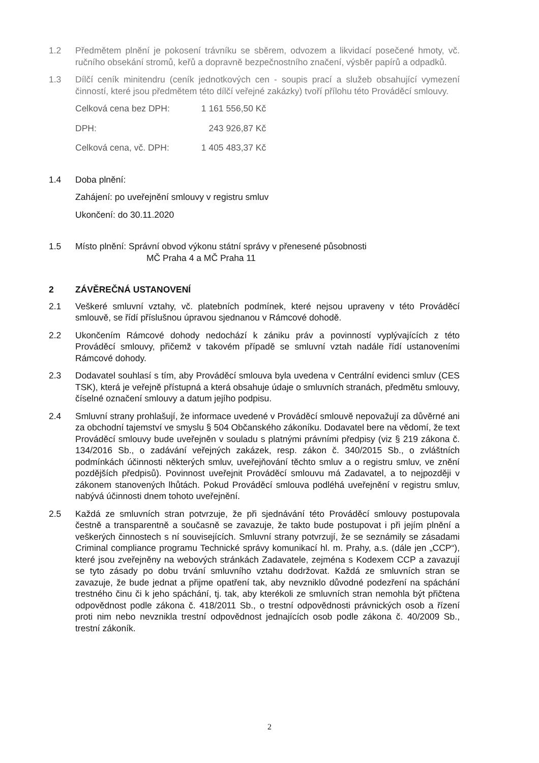1.2 Předmětem plnění je pokosení trávníku se sběrem, odvozem a likvidací posečené hmoty, vč. ručního obsekání stromů, keřů a dopravně bezpečnostního značení, výsběr papírů a odpadků.
1.3 Dílčí ceník minitendru (ceník jednotkových cen - soupis prací a služeb obsahující vymezení činností, které jsou předmětem této dílčí veřejné zakázky) tvoří přílohu této Prováděcí smlouvy.
| Celková cena bez DPH: | 1 161 556,50 | Kč |
| DPH: | 243 926,87 | Kč |
| Celková cena, vč. DPH: | 1 405 483,37 | Kč |
1.4 Doba plnění:
Zahájení: po uveřejnění smlouvy v registru smluv
Ukončení: do 30.11.2020
1.5 Místo plnění: Správní obvod výkonu státní správy v přenesené působnosti
MČ Praha 4 a MČ Praha 11
2 ZÁVĚREČNÁ USTANOVENÍ
2.1 Veškeré smluvní vztahy, vč. platebních podmínek, které nejsou upraveny v této Prováděcí smlouvě, se řídí příslušnou úpravou sjednanou v Rámcové dohodě.
2.2 Ukončením Rámcové dohody nedochází k zániku práv a povinností vyplývajících z této Prováděcí smlouvy, přičemž v takovém případě se smluvní vztah nadále řídí ustanoveními Rámcové dohody.
2.3 Dodavatel souhlasí s tím, aby Prováděcí smlouva byla uvedena v Centrální evidenci smluv (CES TSK), která je veřejně přístupná a která obsahuje údaje o smluvních stranách, předmětu smlouvy, číselné označení smlouvy a datum jejího podpisu.
2.4 Smluvní strany prohlašují, že informace uvedené v Prováděcí smlouvě nepovažují za důvěrné ani za obchodní tajemství ve smyslu § 504 Občanského zákoníku. Dodavatel bere na vědomí, že text Prováděcí smlouvy bude uveřejněn v souladu s platnými právními předpisy (viz § 219 zákona č. 134/2016 Sb., o zadávání veřejných zakázek, resp. zákon č. 340/2015 Sb., o zvláštních podmínkách účinnosti některých smluv, uveřejňování těchto smluv a o registru smluv, ve znění pozdějších předpisů). Povinnost uveřejnit Prováděcí smlouvu má Zadavatel, a to nejpozději v zákonem stanovených lhůtách. Pokud Prováděcí smlouva podléhá uveřejnění v registru smluv, nabývá účinnosti dnem tohoto uveřejnění.
2.5 Každá ze smluvních stran potvrzuje, že při sjednávání této Prováděcí smlouvy postupovala čestně a transparentně a současně se zavazuje, že takto bude postupovat i při jejím plnění a veškerých činnostech s ní souvisejících. Smluvní strany potvrzují, že se seznámily se zásadami Criminal compliance programu Technické správy komunikací hl. m. Prahy, a.s. (dále jen „CCP“), které jsou zveřejněny na webových stránkách Zadavatele, zejména s Kodexem CCP a zavazují se tyto zásady po dobu trvání smluvního vztahu dodržovat. Každá ze smluvních stran se zavazuje, že bude jednat a přijme opatření tak, aby nevzniklo důvodné podezření na spáchání trestného činu či k jeho spáchání, tj. tak, aby kterékoli ze smluvních stran nemohla být přičtena odpovědnost podle zákona č. 418/2011 Sb., o trestní odpovědnosti právnických osob a řízení proti nim nebo nevznikla trestní odpovědnost jednajících osob podle zákona č. 40/2009 Sb., trestní zákoník.
2